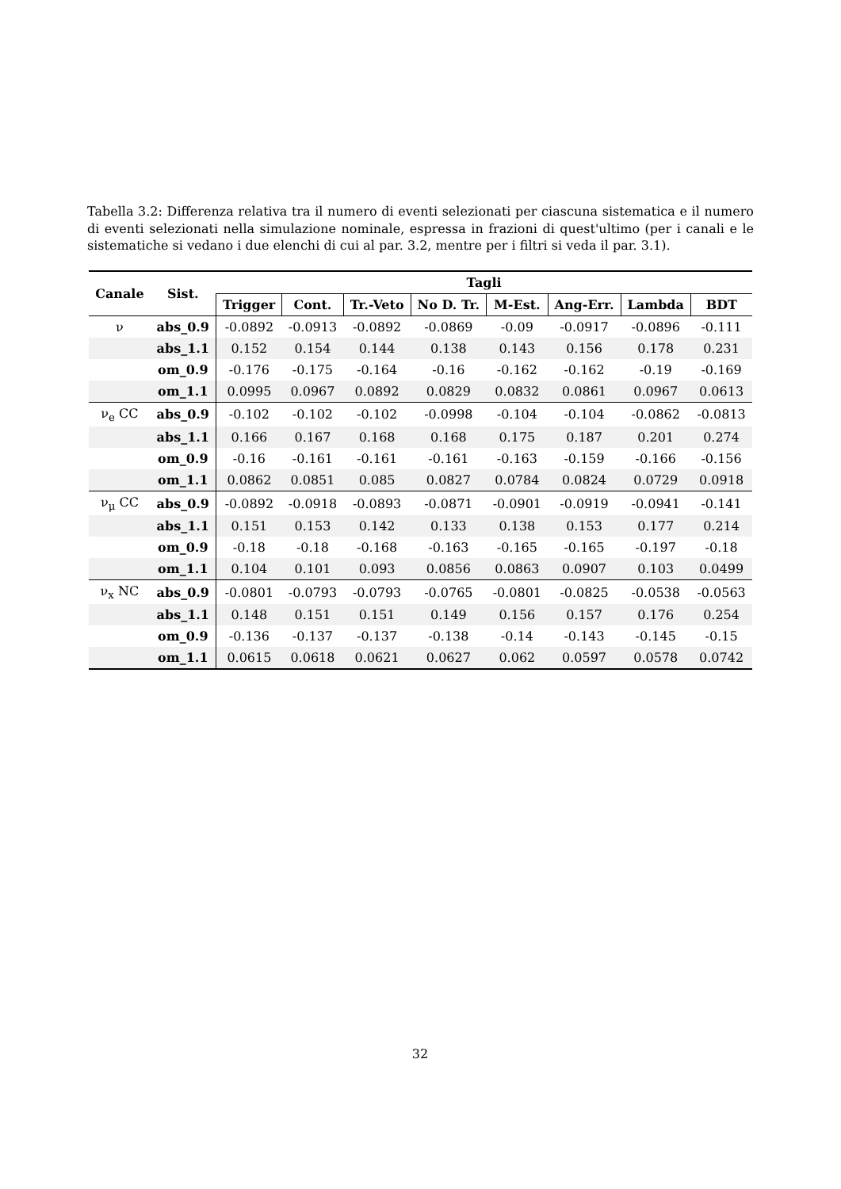Tabella 3.2: Differenza relativa tra il numero di eventi selezionati per ciascuna sistematica e il numero di eventi selezionati nella simulazione nominale, espressa in frazioni di quest'ultimo (per i canali e le sistematiche si vedano i due elenchi di cui al par. 3.2, mentre per i filtri si veda il par. 3.1).
| Canale | Sist. | Tagli | | | | | | | |
| --- | --- | --- | --- | --- | --- | --- | --- | --- | --- |
| | | Trigger | Cont. | Tr.-Veto | No D. Tr. | M-Est. | Ang-Err. | Lambda | BDT |
| ν | abs_0.9 | -0.0892 | -0.0913 | -0.0892 | -0.0869 | -0.09 | -0.0917 | -0.0896 | -0.111 |
| | abs_1.1 | 0.152 | 0.154 | 0.144 | 0.138 | 0.143 | 0.156 | 0.178 | 0.231 |
| | om_0.9 | -0.176 | -0.175 | -0.164 | -0.16 | -0.162 | -0.162 | -0.19 | -0.169 |
| | om_1.1 | 0.0995 | 0.0967 | 0.0892 | 0.0829 | 0.0832 | 0.0861 | 0.0967 | 0.0613 |
| ν<sub>e</sub> CC | abs_0.9 | -0.102 | -0.102 | -0.102 | -0.0998 | -0.104 | -0.104 | -0.0862 | -0.0813 |
| | abs_1.1 | 0.166 | 0.167 | 0.168 | 0.168 | 0.175 | 0.187 | 0.201 | 0.274 |
| | om_0.9 | -0.16 | -0.161 | -0.161 | -0.161 | -0.163 | -0.159 | -0.166 | -0.156 |
| | om_1.1 | 0.0862 | 0.0851 | 0.085 | 0.0827 | 0.0784 | 0.0824 | 0.0729 | 0.0918 |
| ν<sub>μ</sub> CC | abs_0.9 | -0.0892 | -0.0918 | -0.0893 | -0.0871 | -0.0901 | -0.0919 | -0.0941 | -0.141 |
| | abs_1.1 | 0.151 | 0.153 | 0.142 | 0.133 | 0.138 | 0.153 | 0.177 | 0.214 |
| | om_0.9 | -0.18 | -0.18 | -0.168 | -0.163 | -0.165 | -0.165 | -0.197 | -0.18 |
| | om_1.1 | 0.104 | 0.101 | 0.093 | 0.0856 | 0.0863 | 0.0907 | 0.103 | 0.0499 |
| ν<sub>x</sub> NC | abs_0.9 | -0.0801 | -0.0793 | -0.0793 | -0.0765 | -0.0801 | -0.0825 | -0.0538 | -0.0563 |
| | abs_1.1 | 0.148 | 0.151 | 0.151 | 0.149 | 0.156 | 0.157 | 0.176 | 0.254 |
| | om_0.9 | -0.136 | -0.137 | -0.137 | -0.138 | -0.14 | -0.143 | -0.145 | -0.15 |
| | om_1.1 | 0.0615 | 0.0618 | 0.0621 | 0.0627 | 0.062 | 0.0597 | 0.0578 | 0.0742 |
32